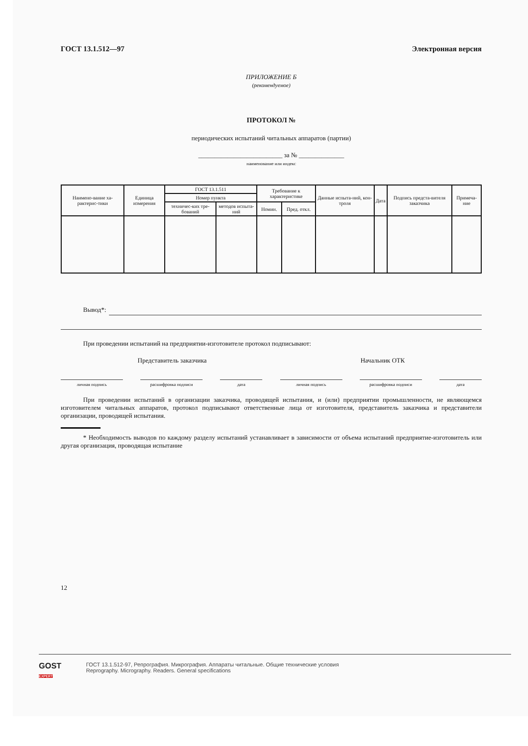ГОСТ 13.1.512—97 Электронная версия
ПРИЛОЖЕНИЕ Б
(рекомендуемое)
ПРОТОКОЛ №
периодических испытаний читальных аппаратов (партии)
__________________________ за № ______________
наименование или индекс
| Наимено-вание ха-рактерис-тики | Единица измерения | ГОСТ 13.1.511 | | Требование к характеристике | | Данные испыта-ний, кон-троля | Дата | Подпись предста-вителя заказчика | Примеча-ние |
| --- | --- | --- | --- | --- | --- | --- | --- | --- | --- |
| | | Номер пункта | | | | | | | |
| | | техничес-ких тре-бований | методов испыта-ний | Номин. | Пред. откл. | | | | |
Вывод*:
При проведении испытаний на предприятии-изготовителе протокол подписывают:
Представитель заказчика Начальник ОТК
личная подпись расшифровка подписи дата личная подпись расшифровка подписи дата
При проведении испытаний в организации заказчика, проводящей испытания, и (или) предприятии промышленности, не являющемся изготовителем читальных аппаратов, протокол подписывают ответственные лица от изготовителя, представитель заказчика и представители организации, проводящей испытания.
* Необходимость выводов по каждому разделу испытаний устанавливает в зависимости от объема испытаний предприятие-изготовитель или другая организация, проводящая испытание
12
GOST
EXPERT
ГОСТ 13.1.512-97, Репрография. Микрография. Аппараты читальные. Общие технические условия
Reprography. Micrography. Readers. General specifications